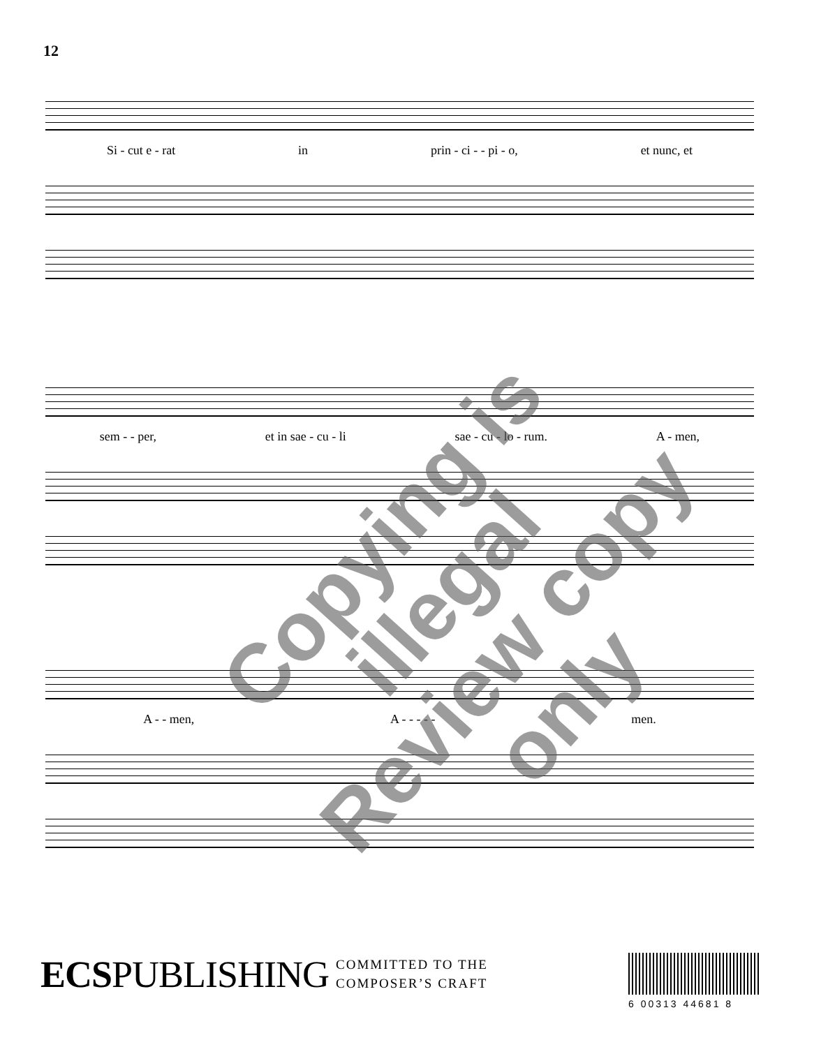12
Si - cut e - rat in prin - ci - - pi - o, et nunc, et
sem - - per, et in sae - cu - li sae - cu - lo - rum. A - men,
A - - men, A - - - - - men.
Copying is illegal
Review copy only
ECSPUBLISHING
COMMITTED TO THE
COMPOSER’S CRAFT
6 00313 44681 8